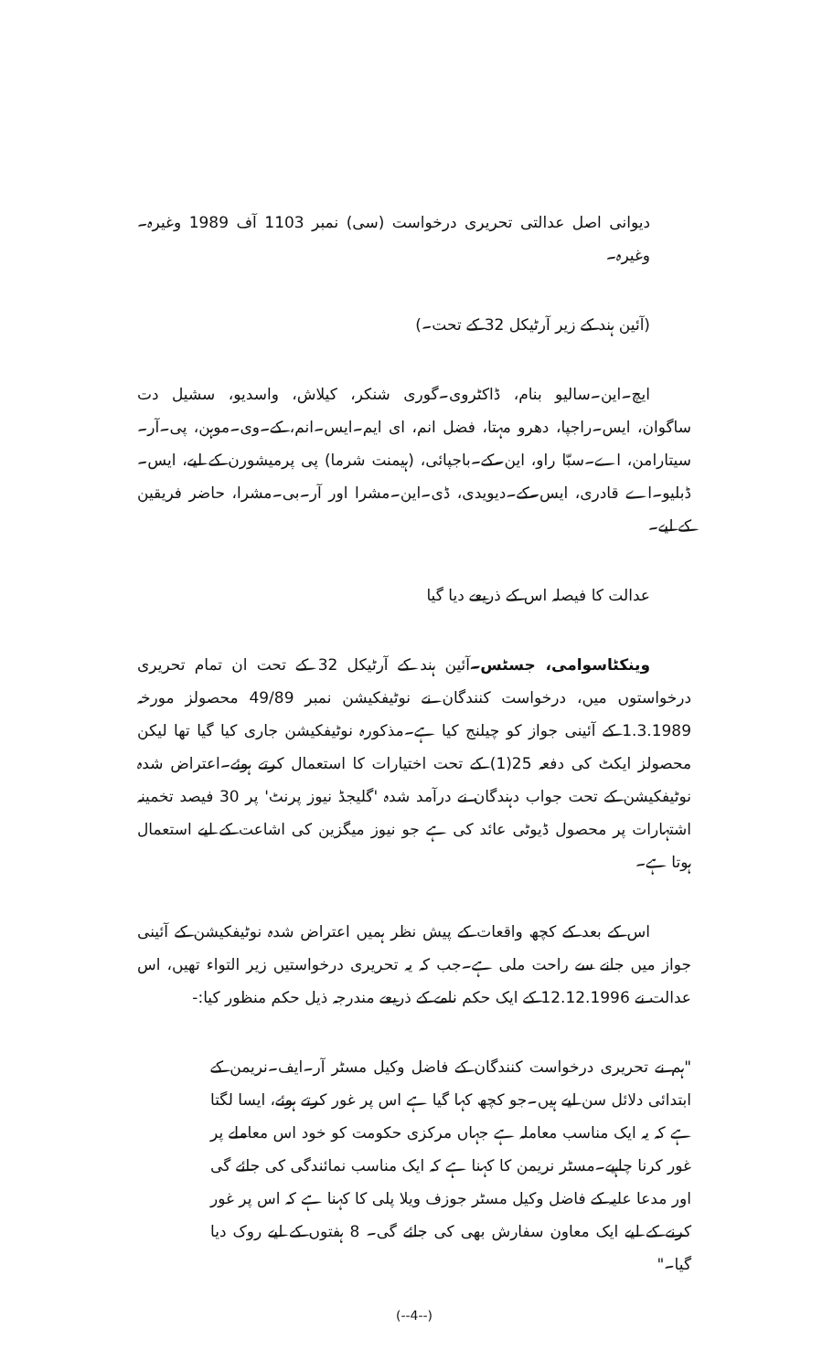دیوانی اصل عدالتی تحریری درخواست (سی) نمبر 1103 آف 1989 وغیرہ۔وغیرہ۔
(آئین ہند کے زیر آرٹیکل 32 کے تحت۔)
ایچ۔این۔سالیو بنام، ڈاکٹروی۔گوری شنکر، کیلاش، واسدیو، سشیل دت ساگوان، ایس۔راجپا، دھرو مہتا، فضل انم، ای ایم۔ایس۔انم، کے۔وی۔موہن، پی۔آر۔سیتارامن، اے۔سبّا راو، این۔کے۔باجپائی، (ہیمنت شرما) پی پرمیشورن کے لیے، ایس۔ڈبلیو۔اے قادری، ایس۔کے۔دیویدی، ڈی۔این۔مشرا اور آر۔بی۔مشرا، حاضر فریقین کے لیے۔
عدالت کا فیصلہ اس کے ذریعے دیا گیا
وینکٹاسوامی، جسٹس۔ آئین ہند کے آرٹیکل 32 کے تحت ان تمام تحریری درخواستوں میں، درخواست کنندگان نے نوٹیفکیشن نمبر 49/89 محصولز مورخہ 1.3.1989 کے آئینی جواز کو چیلنج کیا ہے۔مذکورہ نوٹیفکیشن جاری کیا گیا تھا لیکن محصولز ایکٹ کی دفعہ 25(1) کے تحت اختیارات کا استعمال کرتے ہوئے۔اعتراض شدہ نوٹیفکیشن کے تحت جواب دہندگان نے درآمد شدہ 'گلیجڈ نیوز پرنٹ' پر 30 فیصد تخمینہ اشتہارات پر محصول ڈیوٹی عائد کی ہے جو نیوز میگزین کی اشاعت کے لیے استعمال ہوتا ہے۔
اس کے بعد کے کچھ واقعات کے پیش نظر ہمیں اعتراض شدہ نوٹیفکیشن کے آئینی جواز میں جانے سے راحت ملی ہے۔جب کہ یہ تحریری درخواستیں زیر التواء تھیں، اس عدالت نے 12.12.1996 کے ایک حکم نامے کے ذریعے مندرجہ ذیل حکم منظور کیا:-
"ہم نے تحریری درخواست کنندگان کے فاضل وکیل مسٹر آر۔ایف۔نریمن کے ابتدائی دلائل سن لیے ہیں۔جو کچھ کہا گیا ہے اس پر غور کرتے ہوئے، ایسا لگتا ہے کہ یہ ایک مناسب معاملہ ہے جہاں مرکزی حکومت کو خود اس معاملے پر غور کرنا چاہیے۔مسٹر نریمن کا کہنا ہے کہ ایک مناسب نمائندگی کی جائے گی اور مدعا علیہ کے فاضل وکیل مسٹر جوزف ویلا پلی کا کہنا ہے کہ اس پر غور کرنے کے لیے ایک معاون سفارش بھی کی جائے گی۔ 8 ہفتوں کے لیے روک دیا گیا۔"
(--4--)